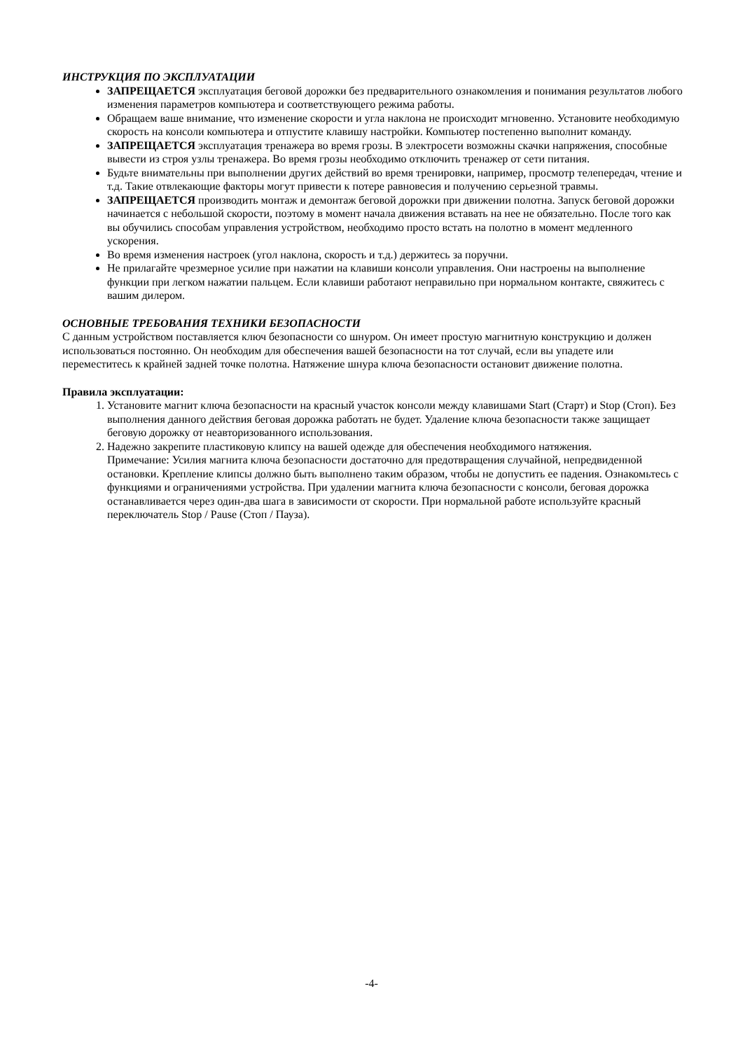ИНСТРУКЦИЯ ПО ЭКСПЛУАТАЦИИ
ЗАПРЕЩАЕТСЯ эксплуатация беговой дорожки без предварительного ознакомления и понимания результатов любого изменения параметров компьютера и соответствующего режима работы.
Обращаем ваше внимание, что изменение скорости и угла наклона не происходит мгновенно. Установите необходимую скорость на консоли компьютера и отпустите клавишу настройки. Компьютер постепенно выполнит команду.
ЗАПРЕЩАЕТСЯ эксплуатация тренажера во время грозы. В электросети возможны скачки напряжения, способные вывести из строя узлы тренажера. Во время грозы необходимо отключить тренажер от сети питания.
Будьте внимательны при выполнении других действий во время тренировки, например, просмотр телепередач, чтение и т.д. Такие отвлекающие факторы могут привести к потере равновесия и получению серьезной травмы.
ЗАПРЕЩАЕТСЯ производить монтаж и демонтаж беговой дорожки при движении полотна. Запуск беговой дорожки начинается с небольшой скорости, поэтому в момент начала движения вставать на нее не обязательно. После того как вы обучились способам управления устройством, необходимо просто встать на полотно в момент медленного ускорения.
Во время изменения настроек (угол наклона, скорость и т.д.) держитесь за поручни.
Не прилагайте чрезмерное усилие при нажатии на клавиши консоли управления. Они настроены на выполнение функции при легком нажатии пальцем. Если клавиши работают неправильно при нормальном контакте, свяжитесь с вашим дилером.
ОСНОВНЫЕ ТРЕБОВАНИЯ ТЕХНИКИ БЕЗОПАСНОСТИ
С данным устройством поставляется ключ безопасности со шнуром. Он имеет простую магнитную конструкцию и должен использоваться постоянно. Он необходим для обеспечения вашей безопасности на тот случай, если вы упадете или переместитесь к крайней задней точке полотна. Натяжение шнура ключа безопасности остановит движение полотна.
Правила эксплуатации:
1. Установите магнит ключа безопасности на красный участок консоли между клавишами Start (Старт) и Stop (Стоп). Без выполнения данного действия беговая дорожка работать не будет. Удаление ключа безопасности также защищает беговую дорожку от неавторизованного использования.
2. Надежно закрепите пластиковую клипсу на вашей одежде для обеспечения необходимого натяжения.
Примечание: Усилия магнита ключа безопасности достаточно для предотвращения случайной, непредвиденной остановки. Крепление клипсы должно быть выполнено таким образом, чтобы не допустить ее падения. Ознакомьтесь с функциями и ограничениями устройства. При удалении магнита ключа безопасности с консоли, беговая дорожка останавливается через один-два шага в зависимости от скорости. При нормальной работе используйте красный переключатель Stop / Pause (Стоп / Пауза).
-4-